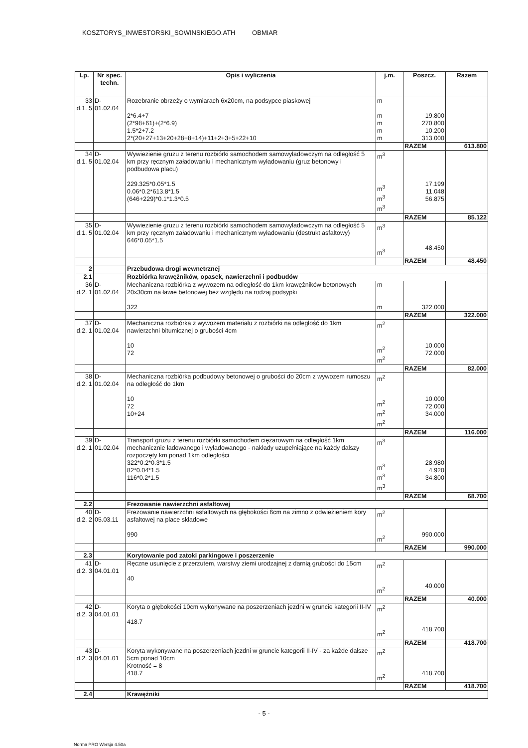KOSZTORYS_INWESTORSKI_SOWINSKIEGO.ATH OBMIAR
| Lp. | Nr spec. techn. | Opis i wyliczenia | j.m. | Poszcz. | Razem |
| --- | --- | --- | --- | --- | --- |
| 33 d.1. 5 | D-01.02.04 | Rozebranie obrzeży o wymiarach 6x20cm, na podsypce piaskowej 2*6.4+7 (2*98+61)+(2*6.9) 1.5*2+7.2 2*(20+27+13+20+28+8+14)+11+2+3+5+22+10 | m m m m m | 19.800 270.800 10.200 313.000 | |
| | | | | RAZEM | 613.800 |
| 34 d.1. 5 | D-01.02.04 | Wywiezienie gruzu z terenu rozbiórki samochodem samowyładowczym na odległość 5 km przy ręcznym załadowaniu i mechanicznym wyładowaniu (gruz betonowy i podbudowa placu) 229.325*0.05*1.5 0.06*0.2*613.8*1.5 (646+229)*0.1*1.3*0.5 | m<sup>3</sup> m<sup>3</sup> m<sup>3</sup> m<sup>3</sup> | 17.199 11.048 56.875 | |
| | | | | RAZEM | 85.122 |
| 35 d.1. 5 | D-01.02.04 | Wywiezienie gruzu z terenu rozbiórki samochodem samowyładowczym na odległość 5 km przy ręcznym załadowaniu i mechanicznym wyładowaniu (destrukt asfaltowy) 646*0.05*1.5 | m<sup>3</sup> m<sup>3</sup> | 48.450 | |
| | | | | RAZEM | 48.450 |
| 2 | | Przebudowa drogi wewnetrznej | | | |
| 2.1 | | Rozbiórka krawężników, opasek, nawierzchni i podbudów | | | |
| 36 d.2. 1 | D-01.02.04 | Mechaniczna rozbiórka z wywozem na odległość do 1km krawężników betonowych 20x30cm na ławie betonowej bez względu na rodzaj podsypki 322 | m m | 322.000 | |
| | | | | RAZEM | 322.000 |
| 37 d.2. 1 | D-01.02.04 | Mechaniczna rozbiórka z wywozem materiału z rozbiórki na odległość do 1km nawierzchni bitumicznej o grubości 4cm 10 72 | m<sup>2</sup> m<sup>2</sup> m<sup>2</sup> | 10.000 72.000 | |
| | | | | RAZEM | 82.000 |
| 38 d.2. 1 | D-01.02.04 | Mechaniczna rozbiórka podbudowy betonowej o grubości do 20cm z wywozem rumoszu na odległość do 1km 10 72 10+24 | m<sup>2</sup> m<sup>2</sup> m<sup>2</sup> m<sup>2</sup> | 10.000 72.000 34.000 | |
| | | | | RAZEM | 116.000 |
| 39 d.2. 1 | D-01.02.04 | Transport gruzu z terenu rozbiórki samochodem ciężarowym na odległość 1km mechanicznie ładowanego i wyładowanego - nakłady uzupełniające na każdy dalszy rozpoczęty km ponad 1km odległości 322*0.2*0.3*1.5 82*0.04*1.5 116*0.2*1.5 | m<sup>3</sup> m<sup>3</sup> m<sup>3</sup> m<sup>3</sup> | 28.980 4.920 34.800 | |
| | | | | RAZEM | 68.700 |
| 2.2 | | Frezowanie nawierzchni asfaltowej | | | |
| 40 d.2. 2 | D-05.03.11 | Frezowanie nawierzchni asfaltowych na głębokości 6cm na zimno z odwieżieniem kory asfaltowej na place składowe 990 | m<sup>2</sup> m<sup>2</sup> | 990.000 | |
| | | | | RAZEM | 990.000 |
| 2.3 | | Korytowanie pod zatoki parkingowe i poszerzenie | | | |
| 41 d.2. 3 | D-04.01.01 | Ręczne usunięcie z przerzutem, warstwy ziemi urodzajnej z darnią grubości do 15cm 40 | m<sup>2</sup> m<sup>2</sup> | 40.000 | |
| | | | | RAZEM | 40.000 |
| 42 d.2. 3 | D-04.01.01 | Koryta o głębokości 10cm wykonywane na poszerzeniach jezdni w gruncie kategorii II-IV 418.7 | m<sup>2</sup> m<sup>2</sup> | 418.700 | |
| | | | | RAZEM | 418.700 |
| 43 d.2. 3 | D-04.01.01 | Koryta wykonywane na poszerzeniach jezdni w gruncie kategorii II-IV - za każde dalsze 5cm ponad 10cm Krotność = 8 418.7 | m<sup>2</sup> m<sup>2</sup> | 418.700 | |
| | | | | RAZEM | 418.700 |
| 2.4 | | Krawężniki | | | |
- 5 -
Norma PRO Wersja 4.50a